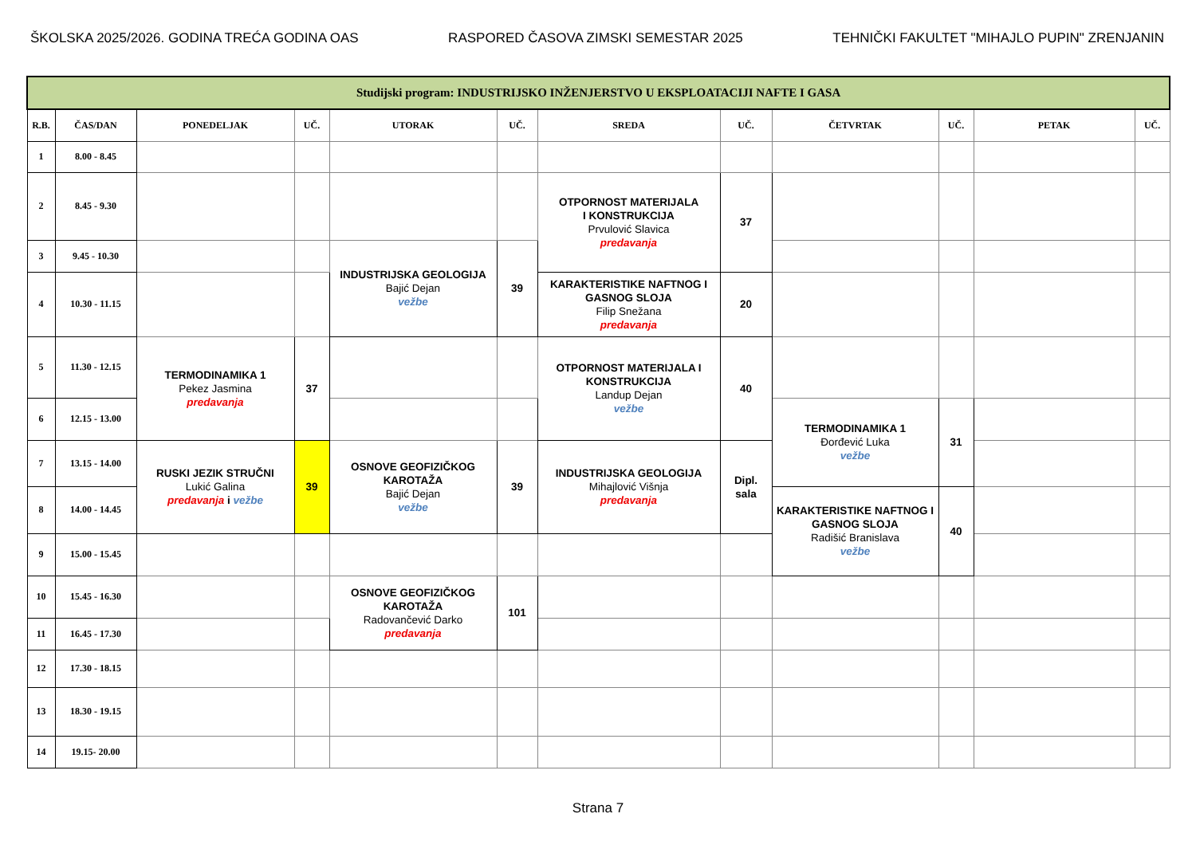ŠKOLSKA 2025/2026. GODINA TREĆA GODINA OAS RASPORED ČASOVA ZIMSKI SEMESTAR 2025 TEHNIČKI FAKULTET "MIHAJLO PUPIN" ZRENJANIN
| Studijski program: INDUSTRIJSKO INŽENJERSTVO U EKSPLOATACIJI NAFTE I GASA | | | | | | | | | | | |
| --- | --- | --- | --- | --- | --- | --- | --- | --- | --- | --- | --- |
| R.B. | ČAS/DAN | PONEDELJAK | UČ. | UTORAK | UČ. | SREDA | UČ. | ČETVRTAK | UČ. | PETAK | UČ. |
| 1 | 8.00 - 8.45 | | | | | | | | | | |
| 2 | 8.45 - 9.30 | | | | | OTPORNOST MATERIJALA I KONSTRUKCIJA Prvulović Slavica predavanja | 37 | | | | |
| 3 | 9.45 - 10.30 | | | INDUSTRIJSKA GEOLOGIJA Bajić Dejan vežbe | 39 | | | | | | |
| 4 | 10.30 - 11.15 | | | | | KARAKTERISTIKE NAFTNOG I GASNOG SLOJA Filip Snežana predavanja | 20 | | | | |
| 5 | 11.30 - 12.15 | TERMODINAMIKA 1 Pekez Jasmina predavanja | 37 | | | OTPORNOST MATERIJALA I KONSTRUKCIJA Landup Dejan vežbe | 40 | | | | |
| 6 | 12.15 - 13.00 | | | | | | | TERMODINAMIKA 1 Đorđević Luka vežbe | 31 | | |
| 7 | 13.15 - 14.00 | RUSKI JEZIK STRUČNI Lukić Galina predavanja i vežbe | 39 | OSNOVE GEOFIZIČKOG KAROTAŽA Bajić Dejan vežbe | 39 | INDUSTRIJSKA GEOLOGIJA Mihajlović Višnja predavanja | Dipl. sala | | | | |
| 8 | 14.00 - 14.45 | | | | | | | KARAKTERISTIKE NAFTNOG I GASNOG SLOJA Radišić Branislava vežbe | 40 | | |
| 9 | 15.00 - 15.45 | | | | | | | | | | |
| 10 | 15.45 - 16.30 | | | OSNOVE GEOFIZIČKOG KAROTAŽA Radovančević Darko predavanja | 101 | | | | | | |
| 11 | 16.45 - 17.30 | | | | | | | | | | |
| 12 | 17.30 - 18.15 | | | | | | | | | | |
| 13 | 18.30 - 19.15 | | | | | | | | | | |
| 14 | 19.15- 20.00 | | | | | | | | | | |
Strana 7